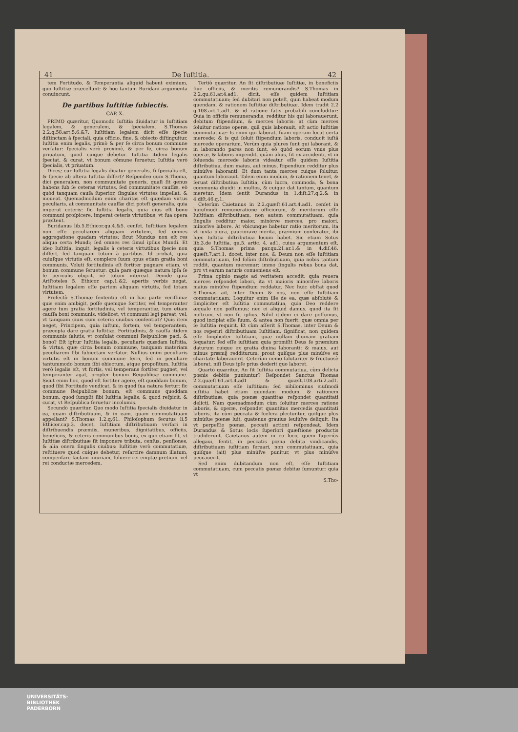41 De Iuſtitia. 42
tem Fortitudo, & Temperantia aliquid habent eximium, quo Iuſtitiæ præcellunt: & hoc tantum Buridani argumenta conuincunt.
De partibus Iuſtitiæ ſubiectis.
CAP. X.
PRIMO quæritur, Quomodo Iuſtitia diuidatur in Iuſtitiam legalem, & generalem, & ſpecialem. S.Thomas 2.2.q.58.art.5.6.&7. Iuſtitiam legalem dicit eſſe ſpecie diſtinctam à ſpeciali, quia officio, fine, & obiecto diſtinguitur. Iuſtitia enim legalis, primò & per ſe circa bonum commune verſatur: ſpecialis verò proximè, & per ſe, circa bonum priuatum, quod cuique debetur. Iuſtitia itidem legalis ſpectat, & curat, vt bonum cõmune ſeruetur, Iuſtitia verò ſpecialis, vt priuatum.
Dices; cur Iuſtitia legalis dicatur generalis, ſi ſpecialis eſt, & ſpecie ab altera Iuſtitia differt? Reſpondeo cum S.Thoma, dici generalem, non communitate generis, quaſi ſit genus habens ſub ſe ceteras virtutes, ſed communitate cauſſæ, eò quòd tanquam cauſa ſuperior, ſingulas virtutes impellat, & moueat. Quemadmodum enim charitas eſt quædam virtus peculiaris, at communitate cauſſæ dici poteſt generalis, quia imperat ceteris: ſic Iuſtitia legalis, quia eius eſt bono communi proſpicere, imperat ceteris virtutibus, vt ſua opera præſtent.
Buridanus lib.5.Ethicor.qu.4.&5. cenſet, Iuſtitiam legalem non eſſe peculiarem aliquam virtutem, ſed omnes aggregatione quadam virtutes: ſicut Mundus non eſt res aliqua certa Mundi; ſed omnes res ſimul ipſius Mundi. Et ideo Iuſtitia, inquit, legalis à ceteris virtutibus ſpecie non differt, ſed tanquam totum à partibus. Id probat, quia cuiuſque virtutis eſt, complere ſuum opus etiam gratia boni communis. Veluti fortitudinis eſt fortiter pugnare etiam, vt bonum commune ſeruetur: quia pars quæque natura ipſa ſe ſe periculis obijcit, nè totum intereat. Deinde quia Ariſtoteles 5. Ethicor. cap.1.&2. apertis verbis negat, Iuſtitiam legalem eſſe partem aliquam virtutis, ſed totam virtutem.
Profectò S.Thomæ ſententia eſt in hac parte veriſſima: quis enim ambigit, poſſe quemque fortiter, vel temperanter agere tum gratia fortitudinis, vel temperantiæ, tum etiam cauſſa boni communis, videlicet, vt communi legi pareat, vel, vt tanquam ciuis cum ceteris ciuibus conſentiat? Quis item neget, Principem, quia iuſtum, fortem, vel temperantem, præcepta dare gratia Iuſtitiæ, Fortitudinis, & cauſſa itidem communis ſalutis, vt conſulat communi Reipublicæ paci, & bono? Eſt igitur Iuſtitia legalis, peculiaris quædam Iuſtitia, & virtus, quæ circa bonum commune, tanquam materiam peculiarem ſibi ſubiectam verſatur. Nullius enim peculiaris virtutis eſt in bonum commune ferri, ſed in peculiare tantummodo bonum ſibi obiectum, atque propoſitum. Iuſtitia verò legalis eſt, vt fortis, vel temperans fortiter pugnet, vel temperanter agat, propter bonum Reipublicæ commune. Sicut enim hoc, quod eſt fortiter agere, eſt quoddam bonum, quod ſibi Fortitudo vendicat, & in quod ſua natura fertur: ſic commune Reipublicæ bonum, eſt commune quoddam bonum, quod ſumpſit ſibi Iuſtitia legalis, & quod reſpicit, & curat, vt Reſpublica ſeruetur incolumis.
Secundò quæritur, Quo modo Iuſtitia ſpecialis diuidatur in ea, quam diſtributiuam, & in eam, quam commutatiuam appellant? S.Thomas 1.2.q.61. Philoſophum ſecutus li.5 Ethicor.cap.3. docet, Iuſtitiam diſtributiuam verſari in diſtribuendis præmiis, muneribus, dignitatibus, officiis, beneficiis, & ceteris communibus bonis, ex quo etiam fit, vt Iuſtitiæ diſtributiuæ ſit imponere tributa, cenſus, penſiones, & alia onera ſingulis ciuibus: Iuſtitiæ verò commutatiuæ, reſtituere quod cuique debetur, reſarcire damnum illatum, compenſare factam iniuriam, ſoluere rei emptæ pretium, vel rei conductæ mercedem.
Tertiò quæritur, An ſit diſtributiuæ Iuſtitiæ, in beneficiis ſiue officiis, & meritis remunerandis? S.Thomas in 2.2.qu.61.ar.4.ad1. dicit, eſſe quidem Iuſtitiam commutatiuam; ſed dubitari non poteſt, quin habeat modum quendam, & rationem Iuſtitiæ diſtributiuæ. Idem tradit 2.2 q.108.art.1.ad1. & id ratione ſatis probabili concluditur: Quia in officiis remunerandis, redditur his qui laborauerunt, debitum ſtipendium, & merces laboris: at cùm merces ſoluitur ratione operæ, quã quis laborauit, eſt actio Iuſtitiæ commutatiuæ: Is enim qui laborat, ſuam operam locat certa mercede; & is qui ſoluit ſtipendium laboris, conducit iuſtã mercede operarium. Verùm quia plures ſunt qui laborant, & in laborando pares non ſunt, eò quòd eorum vnus plus operæ, & laboris impendit, quàm alius, ſit ex accidenti, vt in ſoluenda mercede laboris videatur eſſe quidem Iuſtitia diſtributiua, dum maius, aut minus, ſtipendium redditur plus minúſve laboranti. Et dum tanta merces cuique ſoluitur, quantum laborauit. Talem enim modum, & rationem tenet, & ſeruat diſtributiua Iuſtitia, cùm lucra, commoda, & bona communia diuidit in multos, & cuique dat tantum, quantum meretur: Idem ſentit Durandus in 1.diſt.27.q.2.& in 4.diſt.46.q.1.
Ceterùm Caietanus in 2.2.quæſt.61.art.4.ad1. cenſet in huiuſmodi remuneratione officiorum, & meritorum eſſe Iuſtitiam diſtributiuam, non autem commutatiuam, quia ſingulis redditur maior, minórve merces, pro maiori, minorìve labore. At vbicunque habetur ratio meritorum, ita vt iuxta plura, pauciorave merita, præmium conferatur, ibi hæc Iuſtitia diſtributiua locum habet. Sic etiam Sotus lib.3.de Iuſtitia, qu.5. artic. 4. ad1. cuius argumentum eſt, quia S.Thomas prima par.qu.21.ar.1.& in 4.diſ.46. quæſt.7.art.1. docet, inter nos, & Deum non eſſe Iuſtitiam commutatiuam, ſed ſolùm diſtributiuam, quia nobis tantum reddit, quantum meremur: immo ſingulis rebus bona dat, pro vt earum naturis conueniens eſt.
Prima opinio magis ad veritatem accedit: quia reuera merces reſpondet labori, ita vt maioris minoriſve laboris maius minúſve ſtipendium reddatur. Nec huic obſtat quod S.Thomas ait, inter Deum & nos, non eſſe Iuſtitiam commutatiuam: Loquitur enim ille de ea, quæ abſolutè & ſimpliciter eſt Iuſtitia commutatiua, quia Deo reddere æquale non poſſumus; nec ei aliquid damus, quod ita ſit noſtrum, vt non ſit ipſius. Nihil itidem ei dare poſſumus, quod incipiat eſſe ſuum, & antea non fuerit: quæ omnia per ſe Iuſtitia requirit. Et cùm aſſerit S.Thomas, inter Deum & nos reperiri diſtributiuam Iuſtitiam, ſignificat, non quidem eſſe ſimpliciter Iuſtitiam, quæ nullam diuinam gratiam ſequatur: ſed eſſe iuſtitiam quia promiſit Deus ſe præmium daturum cuique ex gratia diuina laboranti: & maius, aut minus præmij redditurum, prout quiſque plus minúſve ex charitate laborauerit. Ceterùm nemo ſalutariter & fructuosè laborat, niſi Deus ipſe prius dederit quo laboret.
Quartò quæritur, An ſit Iuſtitia commutatiua, cùm delicta pœnis debitis puniuntur? Reſpondet Sanctus Thomas 2.2.quæſt.61.art.4.ad1 & quæſt.108.arti.2.ad1. commutatiuam eſſe iuſtitiam: ſed nihilominus eiuſmodi iuſtitia habet etiam quendam modum, & rationem diſtributiuæ, quia pœnæ quantitas reſpondet quantitati delicti. Nam quemadmodum cùm ſoluitur merces ratione laboris, & operæ, reſpondet quantitas mercedis quantitati laboris, ita cùm peccata & ſcelera plectuntur, quiſque plus minúſue pœnæ luit, quatenus grauius leuiúſve deliquit. Ita vt perpeſſio pœnæ, peccati actioni reſpondeat. Idem Durandus & Sotus locis ſuperiori quæſtione productis tradiderunt. Caietanus autem in eo loco, quem ſuperiùs allegaui, ſentit, in peccatis pœna debita vindicandis, diſtributiuam iuſtitiam ſeruari, non commutatiuam, quia quiſque (ait) plus minúſve punitur, vt plus minúſve peccauerit.
Sed enim dubitandum non eſt, eſſe Iuſtitiam commutatiuam, cum peccatis pœnæ debitæ ſumuntur; quia vt
S.Tho-
UNIVERSITÄTS-
BIBLIOTHEK
PADERBORN